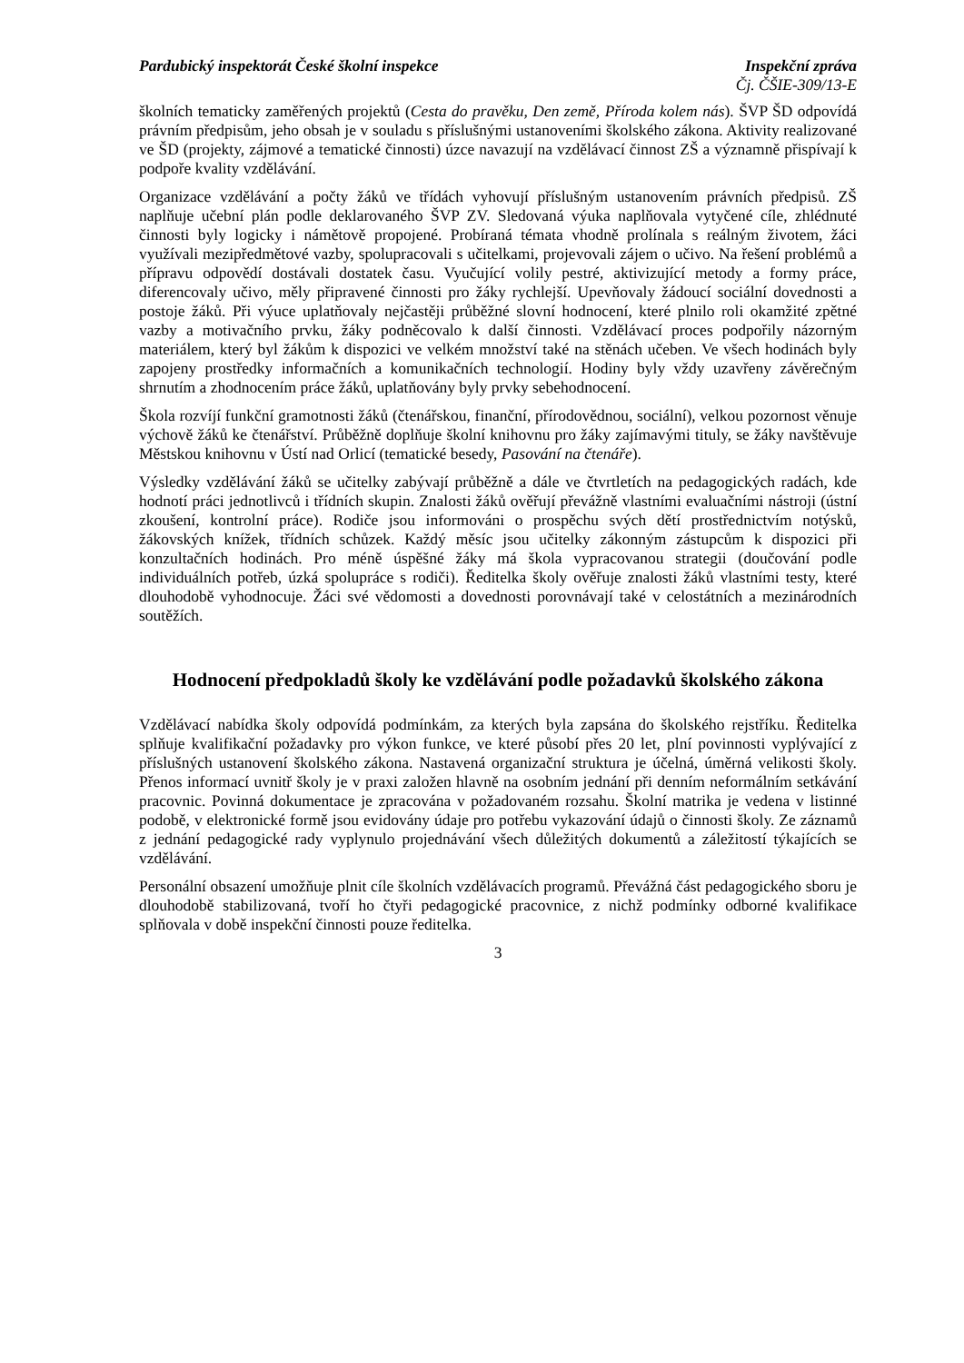Pardubický inspektorát České školní inspekce
Inspekční zpráva
Čj. ČŠIE-309/13-E
školních tematicky zaměřených projektů (Cesta do pravěku, Den země, Příroda kolem nás). ŠVP ŠD odpovídá právním předpisům, jeho obsah je v souladu s příslušnými ustanoveními školského zákona. Aktivity realizované ve ŠD (projekty, zájmové a tematické činnosti) úzce navazují na vzdělávací činnost ZŠ a významně přispívají k podpoře kvality vzdělávání.
Organizace vzdělávání a počty žáků ve třídách vyhovují příslušným ustanovením právních předpisů. ZŠ naplňuje učební plán podle deklarovaného ŠVP ZV. Sledovaná výuka naplňovala vytyčené cíle, zhlédnuté činnosti byly logicky i námětově propojené. Probíraná témata vhodně prolínala s reálným životem, žáci využívali mezipředmětové vazby, spolupracovali s učitelkami, projevovali zájem o učivo. Na řešení problémů a přípravu odpovědí dostávali dostatek času. Vyučující volily pestré, aktivizující metody a formy práce, diferencovaly učivo, měly připravené činnosti pro žáky rychlejší. Upevňovaly žádoucí sociální dovednosti a postoje žáků. Při výuce uplatňovaly nejčastěji průběžné slovní hodnocení, které plnilo roli okamžité zpětné vazby a motivačního prvku, žáky podněcovalo k další činnosti. Vzdělávací proces podpořily názorným materiálem, který byl žákům k dispozici ve velkém množství také na stěnách učeben. Ve všech hodinách byly zapojeny prostředky informačních a komunikačních technologií. Hodiny byly vždy uzavřeny závěrečným shrnutím a zhodnocením práce žáků, uplatňovány byly prvky sebehodnocení.
Škola rozvíjí funkční gramotnosti žáků (čtenářskou, finanční, přírodovědnou, sociální), velkou pozornost věnuje výchově žáků ke čtenářství. Průběžně doplňuje školní knihovnu pro žáky zajímavými tituly, se žáky navštěvuje Městskou knihovnu v Ústí nad Orlicí (tematické besedy, Pasování na čtenáře).
Výsledky vzdělávání žáků se učitelky zabývají průběžně a dále ve čtvrtletích na pedagogických radách, kde hodnotí práci jednotlivců i třídních skupin. Znalosti žáků ověřují převážně vlastními evaluačními nástroji (ústní zkoušení, kontrolní práce). Rodiče jsou informováni o prospěchu svých dětí prostřednictvím notýsků, žákovských knížek, třídních schůzek. Každý měsíc jsou učitelky zákonným zástupcům k dispozici při konzultačních hodinách. Pro méně úspěšné žáky má škola vypracovanou strategii (doučování podle individuálních potřeb, úzká spolupráce s rodiči). Ředitelka školy ověřuje znalosti žáků vlastními testy, které dlouhodobě vyhodnocuje. Žáci své vědomosti a dovednosti porovnávají také v celostátních a mezinárodních soutěžích.
Hodnocení předpokladů školy ke vzdělávání podle požadavků školského zákona
Vzdělávací nabídka školy odpovídá podmínkám, za kterých byla zapsána do školského rejstříku. Ředitelka splňuje kvalifikační požadavky pro výkon funkce, ve které působí přes 20 let, plní povinnosti vyplývající z příslušných ustanovení školského zákona. Nastavená organizační struktura je účelná, úměrná velikosti školy. Přenos informací uvnitř školy je v praxi založen hlavně na osobním jednání při denním neformálním setkávání pracovnic. Povinná dokumentace je zpracována v požadovaném rozsahu. Školní matrika je vedena v listinné podobě, v elektronické formě jsou evidovány údaje pro potřebu vykazování údajů o činnosti školy. Ze záznamů z jednání pedagogické rady vyplynulo projednávání všech důležitých dokumentů a záležitostí týkajících se vzdělávání.
Personální obsazení umožňuje plnit cíle školních vzdělávacích programů. Převážná část pedagogického sboru je dlouhodobě stabilizovaná, tvoří ho čtyři pedagogické pracovnice, z nichž podmínky odborné kvalifikace splňovala v době inspekční činnosti pouze ředitelka.
3